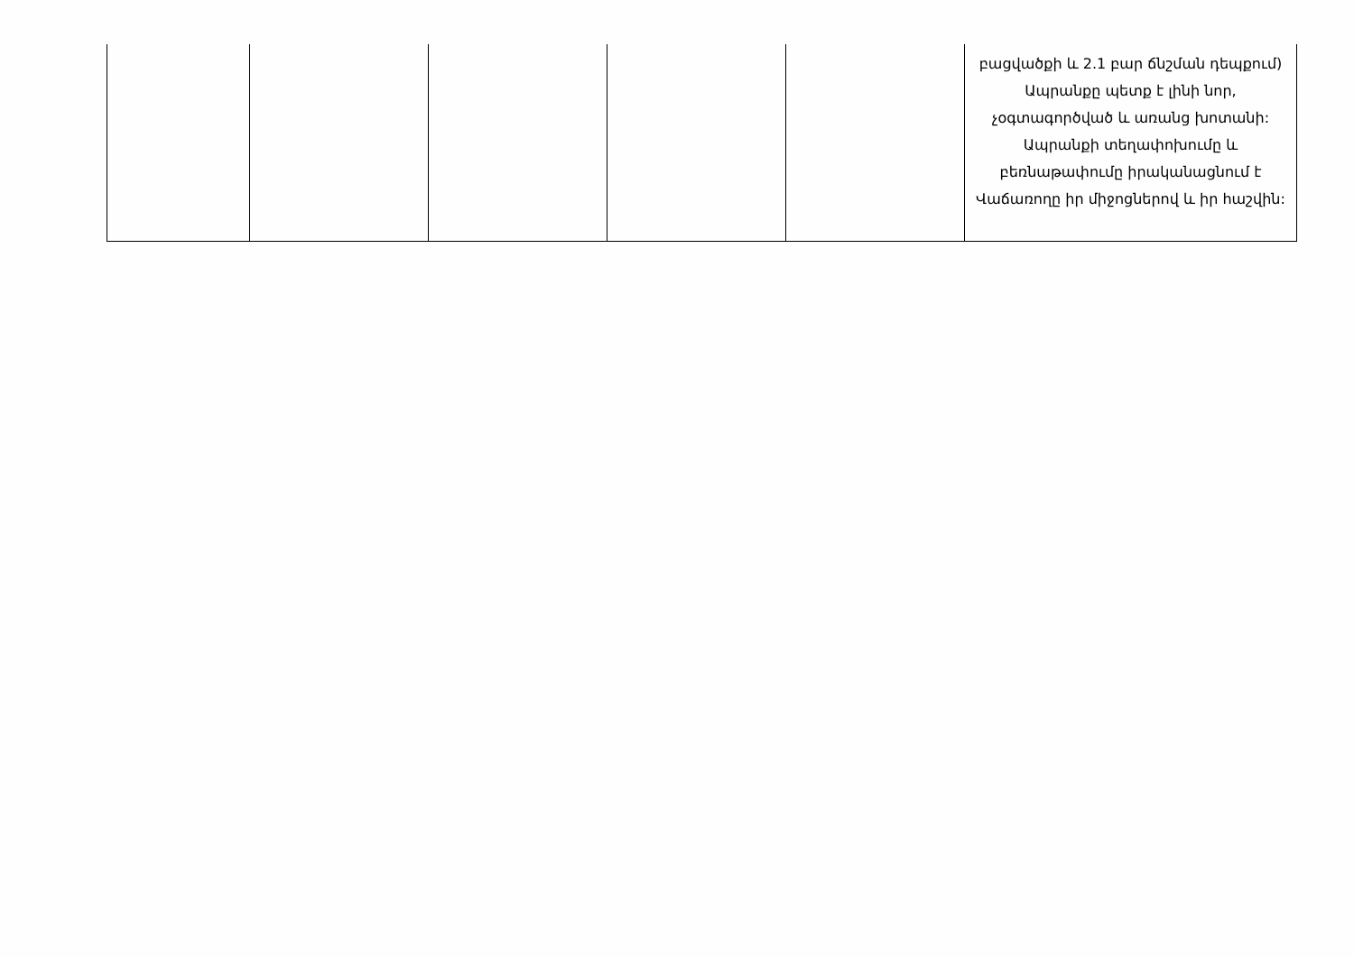| | | | | | բացվածքի և 2.1 բար ճնշման դեպքում) Ապրանքը պետք է լինի նոր, չօգտագործված և առանց խոտանի: Ապրանքի տեղափոխումը և բեռնաթափումը իրականացնում է Վաճառողը իր միջոցներով և իր հաշվին: |